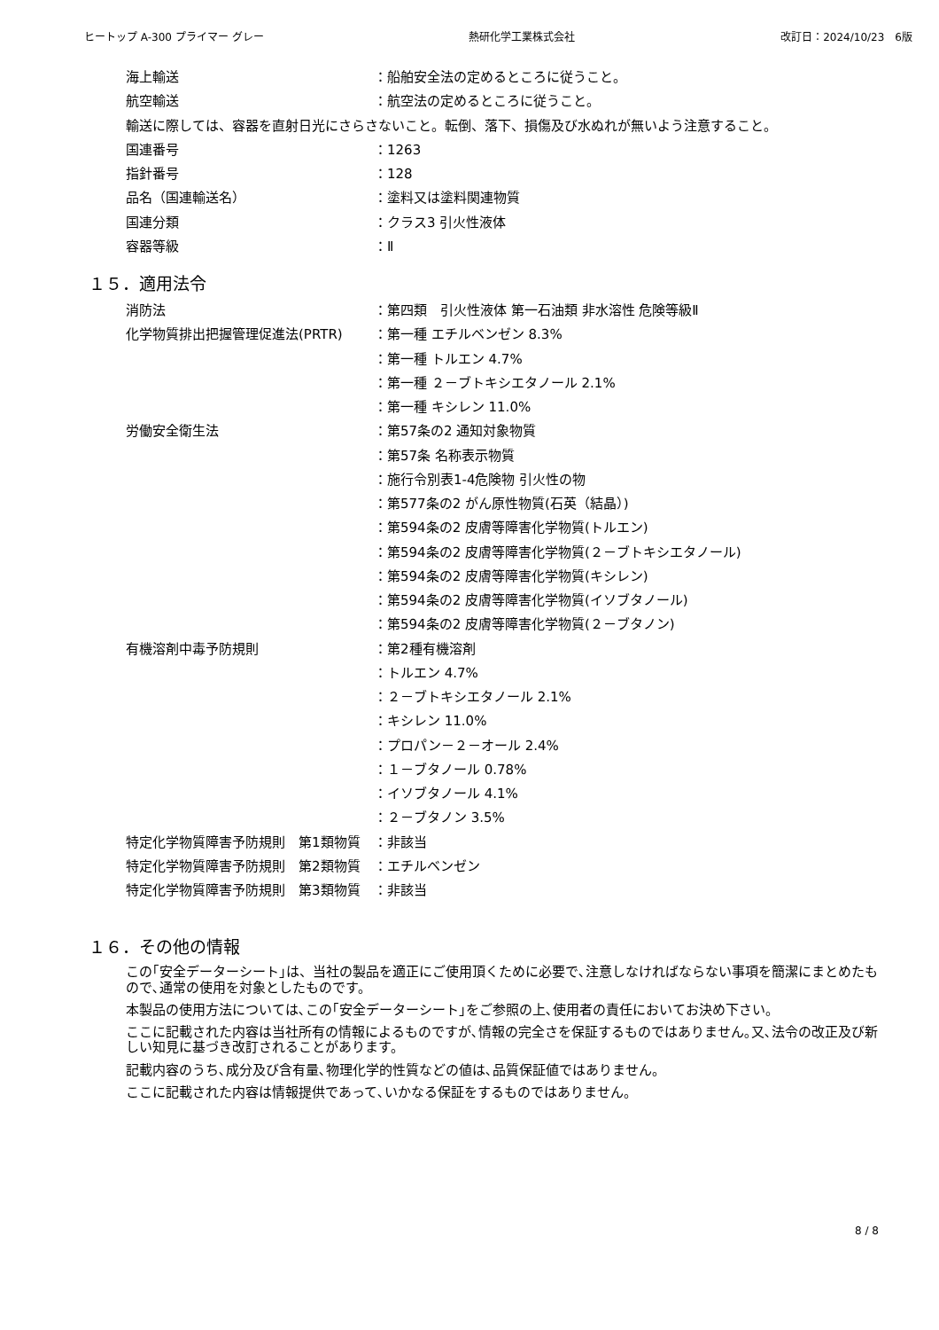ヒートップ A-300 プライマー グレー 熱研化学工業株式会社 改訂日：2024/10/23　6版
海上輸送 ：船舶安全法の定めるところに従うこと。
航空輸送 ：航空法の定めるところに従うこと。
輸送に際しては、容器を直射日光にさらさないこと。転倒、落下、損傷及び水ぬれが無いよう注意すること。
国連番号 ：1263
指針番号 ：128
品名（国連輸送名） ：塗料又は塗料関連物質
国連分類 ：クラス3 引火性液体
容器等級 ：Ⅱ
１５．適用法令
消防法 ：第四類　引火性液体 第一石油類 非水溶性 危険等級Ⅱ
化学物質排出把握管理促進法(PRTR) ：第一種 エチルベンゼン 8.3%
：第一種 トルエン 4.7%
：第一種 ２－ブトキシエタノール 2.1%
：第一種 キシレン 11.0%
労働安全衛生法 ：第57条の2 通知対象物質
：第57条 名称表示物質
：施行令別表1-4危険物 引火性の物
：第577条の2 がん原性物質(石英（結晶）)
：第594条の2 皮膚等障害化学物質(トルエン)
：第594条の2 皮膚等障害化学物質(２－ブトキシエタノール)
：第594条の2 皮膚等障害化学物質(キシレン)
：第594条の2 皮膚等障害化学物質(イソブタノール)
：第594条の2 皮膚等障害化学物質(２－ブタノン)
有機溶剤中毒予防規則 ：第2種有機溶剤
：トルエン 4.7%
：２－ブトキシエタノール 2.1%
：キシレン 11.0%
：プロパン－２－オール 2.4%
：１－ブタノール 0.78%
：イソブタノール 4.1%
：２－ブタノン 3.5%
特定化学物質障害予防規則　第1類物質 ：非該当
特定化学物質障害予防規則　第2類物質 ：エチルベンゼン
特定化学物質障害予防規則　第3類物質 ：非該当
１６．その他の情報
この｢安全データーシート｣は、当社の製品を適正にご使用頂くために必要で､注意しなければならない事項を簡潔にまとめたもので､通常の使用を対象としたものです。
本製品の使用方法については､この｢安全データーシート｣をご参照の上､使用者の責任においてお決め下さい。
ここに記載された内容は当社所有の情報によるものですが､情報の完全さを保証するものではありません｡又､法令の改正及び新しい知見に基づき改訂されることがあります。
記載内容のうち､成分及び含有量､物理化学的性質などの値は､品質保証値ではありません。
ここに記載された内容は情報提供であって､いかなる保証をするものではありません。
8 / 8